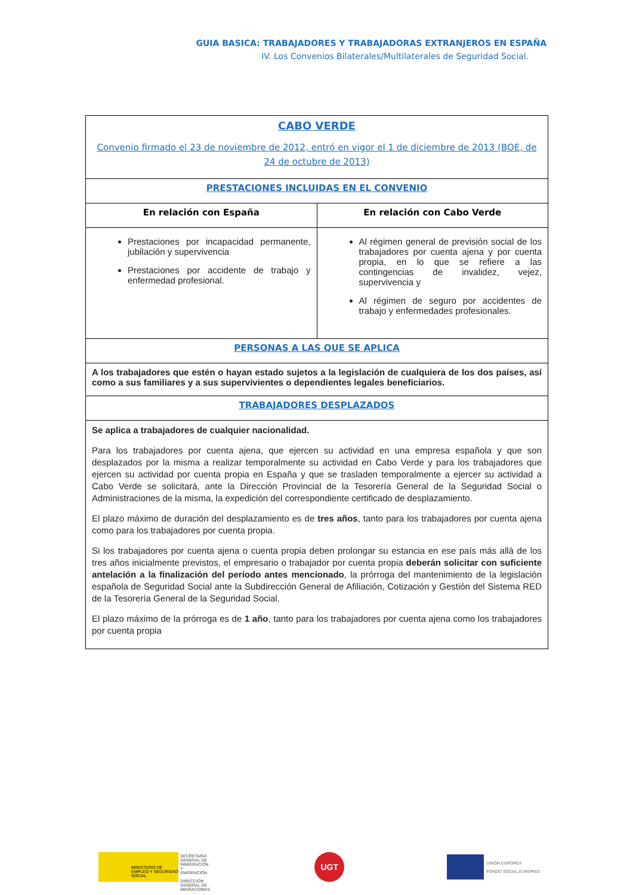GUIA BASICA: TRABAJADORES Y TRABAJADORAS EXTRANJEROS EN ESPAÑA
IV. Los Convenios Bilaterales/Multilaterales de Seguridad Social.
| CABO VERDE Convenio firmado el 23 de noviembre de 2012, entró en vigor el 1 de diciembre de 2013 (BOE, de 24 de octubre de 2013) | |
| PRESTACIONES INCLUIDAS EN EL CONVENIO | |
| En relación con España | En relación con Cabo Verde |
| Prestaciones por incapacidad permanente, jubilación y supervivencia Prestaciones por accidente de trabajo y enfermedad profesional. | Al régimen general de previsión social de los trabajadores por cuenta ajena y por cuenta propia, en lo que se refiere a las contingencias de invalidez, vejez, supervivencia y Al régimen de seguro por accidentes de trabajo y enfermedades profesionales. |
| PERSONAS A LAS QUE SE APLICA | |
| A los trabajadores que estén o hayan estado sujetos a la legislación de cualquiera de los dos países, así como a sus familiares y a sus supervivientes o dependientes legales beneficiarios. | |
| TRABAJADORES DESPLAZADOS | |
| Se aplica a trabajadores de cualquier nacionalidad. Para los trabajadores por cuenta ajena, que ejercen su actividad en una empresa española y que son desplazados por la misma a realizar temporalmente su actividad en Cabo Verde y para los trabajadores que ejercen su actividad por cuenta propia en España y que se trasladen temporalmente a ejercer su actividad a Cabo Verde se solicitará, ante la Dirección Provincial de la Tesorería General de la Seguridad Social o Administraciones de la misma, la expedición del correspondiente certificado de desplazamiento. El plazo máximo de duración del desplazamiento es de tres años , tanto para los trabajadores por cuenta ajena como para los trabajadores por cuenta propia. Si los trabajadores por cuenta ajena o cuenta propia deben prolongar su estancia en ese país más allá de los tres años inicialmente previstos, el empresario o trabajador por cuenta propia deberán solicitar con suficiente antelación a la finalización del período antes mencionado , la prórroga del mantenimiento de la legislación española de Seguridad Social ante la Subdirección General de Afiliación, Cotización y Gestión del Sistema RED de la Tesorería General de la Seguridad Social. El plazo máximo de la prórroga es de 1 año , tanto para los trabajadores por cuenta ajena como los trabajadores por cuenta propia | |
MINISTERIO DE EMPLEO Y SEGURIDAD SOCIAL
SECRETARÍA GENERAL DE INMIGRACIÓN Y EMIGRACIÓN
DIRECCIÓN GENERAL DE MIGRACIONES
UGT
UNIÓN EUROPEA
FONDO SOCIAL EUROPEO